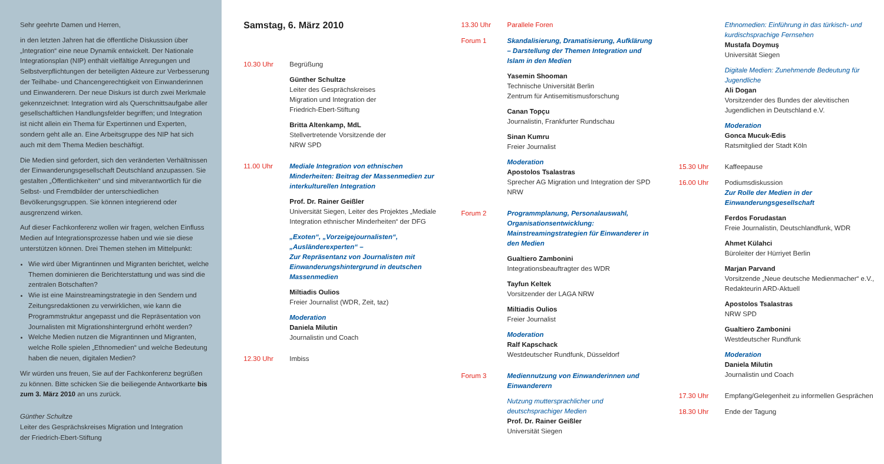Sehr geehrte Damen und Herren,
in den letzten Jahren hat die öffentliche Diskussion über „Integration“ eine neue Dynamik entwickelt. Der Nationale Integrationsplan (NIP) enthält vielfältige Anregungen und Selbstverpflichtungen der beteiligten Akteure zur Verbesserung der Teilhabe- und Chancengerechtigkeit von Einwanderinnen und Einwanderern. Der neue Diskurs ist durch zwei Merkmale gekennzeichnet: Integration wird als Querschnittsaufgabe aller gesellschaftlichen Handlungsfelder begriffen; und Integration ist nicht allein ein Thema für Expertinnen und Experten, sondern geht alle an. Eine Arbeitsgruppe des NIP hat sich auch mit dem Thema Medien beschäftigt.
Die Medien sind gefordert, sich den veränderten Verhältnissen der Einwanderungsgesellschaft Deutschland anzupassen. Sie gestalten „Öffentlichkeiten“ und sind mitverantwortlich für die Selbst- und Fremdbilder der unterschiedlichen Bevölkerungsgruppen. Sie können integrierend oder ausgrenzend wirken.
Auf dieser Fachkonferenz wollen wir fragen, welchen Einfluss Medien auf Integrationsprozesse haben und wie sie diese unterstützen können. Drei Themen stehen im Mittelpunkt:
Wie wird über Migrantinnen und Migranten berichtet, welche Themen dominieren die Berichterstattung und was sind die zentralen Botschaften?
Wie ist eine Mainstreamingstrategie in den Sendern und Zeitungsredaktionen zu verwirklichen, wie kann die Programmstruktur angepasst und die Repräsentation von Journalisten mit Migrationshintergrund erhöht werden?
Welche Medien nutzen die Migrantinnen und Migranten, welche Rolle spielen „Ethnomedien“ und welche Bedeutung haben die neuen, digitalen Medien?
Wir würden uns freuen, Sie auf der Fachkonferenz begrüßen zu können. Bitte schicken Sie die beiliegende Antwortkarte bis zum 3. März 2010 an uns zurück.
Günther Schultze
Leiter des Gesprächskreises Migration und Integration
der Friedrich-Ebert-Stiftung
Samstag, 6. März 2010
10.30 Uhr Begrüßung
Günther Schultze
Leiter des Gesprächskreises
Migration und Integration der
Friedrich-Ebert-Stiftung
Britta Altenkamp, MdL
Stellvertretende Vorsitzende der
NRW SPD
11.00 Uhr Mediale Integration von ethnischen Minderheiten: Beitrag der Massenmedien zur interkulturellen Integration
Prof. Dr. Rainer Geißler
Universität Siegen, Leiter des Projektes „Mediale Integration ethnischer Minderheiten“ der DFG
„Exoten“, „Vorzeigejournalisten“, „Ausländerexperten“ –
Zur Repräsentanz von Journalisten mit Einwanderungshintergrund in deutschen Massenmedien
Miltiadis Oulios
Freier Journalist (WDR, Zeit, taz)
Moderation
Daniela Milutin
Journalistin und Coach
12.30 Uhr Imbiss
13.30 Uhr Parallele Foren
Forum 1 Skandalisierung, Dramatisierung, Aufklärung – Darstellung der Themen Integration und Islam in den Medien
Yasemin Shooman
Technische Universität Berlin
Zentrum für Antisemitismusforschung
Canan Topçu
Journalistin, Frankfurter Rundschau
Sinan Kumru
Freier Journalist
Moderation
Apostolos Tsalastras
Sprecher AG Migration und Integration der SPD NRW
Forum 2 Programmplanung, Personalauswahl, Organisationsentwicklung: Mainstreamingstrategien für Einwanderer in den Medien
Gualtiero Zambonini
Integrationsbeauftragter des WDR
Tayfun Keltek
Vorsitzender der LAGA NRW
Miltiadis Oulios
Freier Journalist
Moderation
Ralf Kapschack
Westdeutscher Rundfunk, Düsseldorf
Forum 3 Mediennutzung von Einwanderinnen und Einwanderern
Nutzung muttersprachlicher und deutschsprachiger Medien
Prof. Dr. Rainer Geißler
Universität Siegen
Ethnomedien: Einführung in das türkisch- und kurdischsprachige Fernsehen
Mustafa Doymuş
Universität Siegen
Digitale Medien: Zunehmende Bedeutung für Jugendliche
Ali Dogan
Vorsitzender des Bundes der alevitischen Jugendlichen in Deutschland e.V.
Moderation
Gonca Mucuk-Edis
Ratsmitglied der Stadt Köln
15.30 Uhr Kaffeepause
16.00 Uhr Podiumsdiskussion
Zur Rolle der Medien in der Einwanderungsgesellschaft
Ferdos Forudastan
Freie Journalistin, Deutschlandfunk, WDR
Ahmet Külahci
Büroleiter der Hürriyet Berlin
Marjan Parvand
Vorsitzende „Neue deutsche Medienmacher“ e.V., Redakteurin ARD-Aktuell
Apostolos Tsalastras
NRW SPD
Gualtiero Zambonini
Westdeutscher Rundfunk
Moderation
Daniela Milutin
Journalistin und Coach
17.30 Uhr Empfang/Gelegenheit zu informellen Gesprächen
18.30 Uhr Ende der Tagung